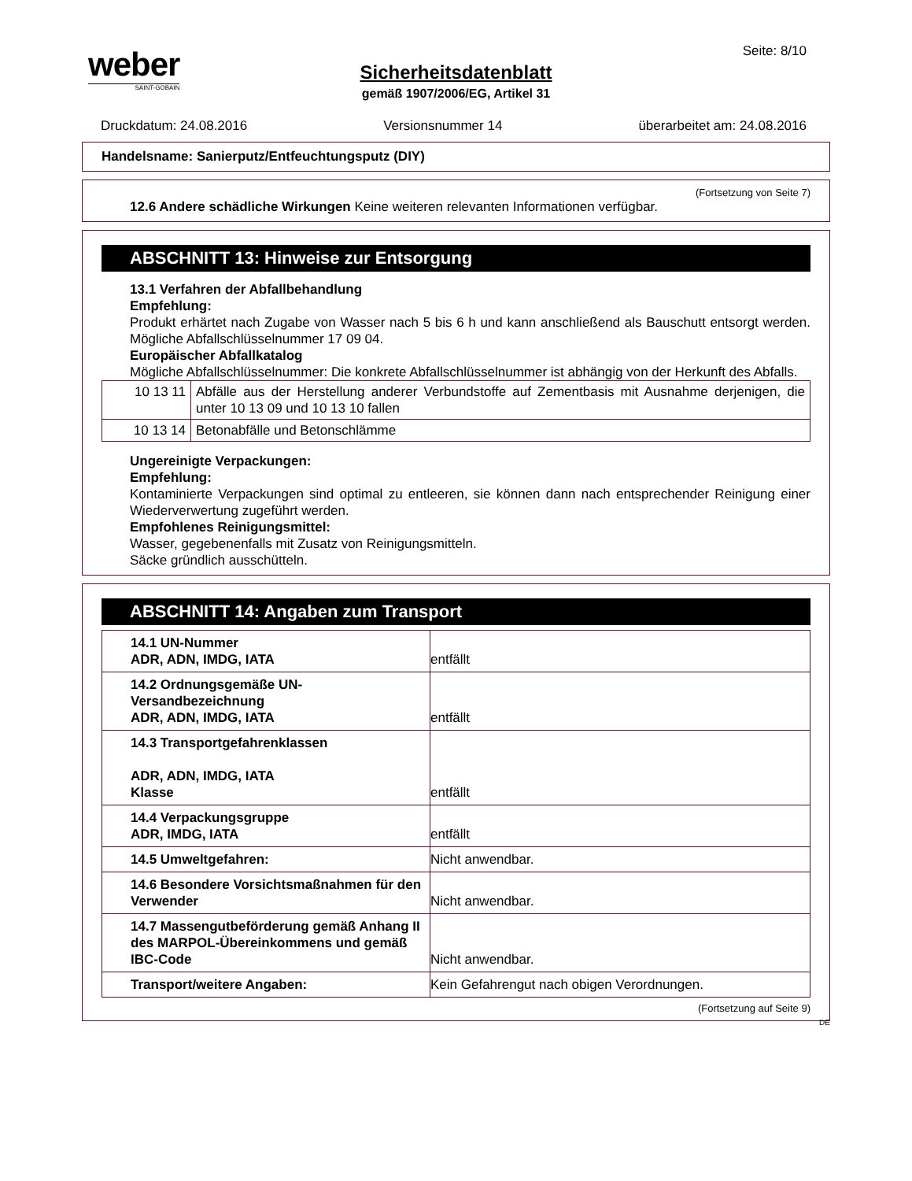weber
SAINT-GOBAIN
Seite: 8/10
Sicherheitsdatenblatt
gemäß 1907/2006/EG, Artikel 31
Druckdatum: 24.08.2016 Versionsnummer 14 überarbeitet am: 24.08.2016
Handelsname: Sanierputz/Entfeuchtungsputz (DIY)
(Fortsetzung von Seite 7)
12.6 Andere schädliche Wirkungen Keine weiteren relevanten Informationen verfügbar.
ABSCHNITT 13: Hinweise zur Entsorgung
13.1 Verfahren der Abfallbehandlung
Empfehlung:
Produkt erhärtet nach Zugabe von Wasser nach 5 bis 6 h und kann anschließend als Bauschutt entsorgt werden. Mögliche Abfallschlüsselnummer 17 09 04.
Europäischer Abfallkatalog
Mögliche Abfallschlüsselnummer: Die konkrete Abfallschlüsselnummer ist abhängig von der Herkunft des Abfalls.
| 10 13 11 | Abfälle aus der Herstellung anderer Verbundstoffe auf Zementbasis mit Ausnahme derjenigen, die unter 10 13 09 und 10 13 10 fallen |
| 10 13 14 | Betonabfälle und Betonschlämme |
Ungereinigte Verpackungen:
Empfehlung:
Kontaminierte Verpackungen sind optimal zu entleeren, sie können dann nach entsprechender Reinigung einer Wiederverwertung zugeführt werden.
Empfohlenes Reinigungsmittel:
Wasser, gegebenenfalls mit Zusatz von Reinigungsmitteln.
Säcke gründlich ausschütteln.
ABSCHNITT 14: Angaben zum Transport
| 14.1 UN-Nummer ADR, ADN, IMDG, IATA | entfällt |
| 14.2 Ordnungsgemäße UN-Versandbezeichnung ADR, ADN, IMDG, IATA | entfällt |
| 14.3 Transportgefahrenklassen ADR, ADN, IMDG, IATA Klasse | entfällt |
| 14.4 Verpackungsgruppe ADR, IMDG, IATA | entfällt |
| 14.5 Umweltgefahren: | Nicht anwendbar. |
| 14.6 Besondere Vorsichtsmaßnahmen für den Verwender | Nicht anwendbar. |
| 14.7 Massengutbeförderung gemäß Anhang II des MARPOL-Übereinkommens und gemäß IBC-Code | Nicht anwendbar. |
| Transport/weitere Angaben: | Kein Gefahrengut nach obigen Verordnungen. |
(Fortsetzung auf Seite 9)
DE